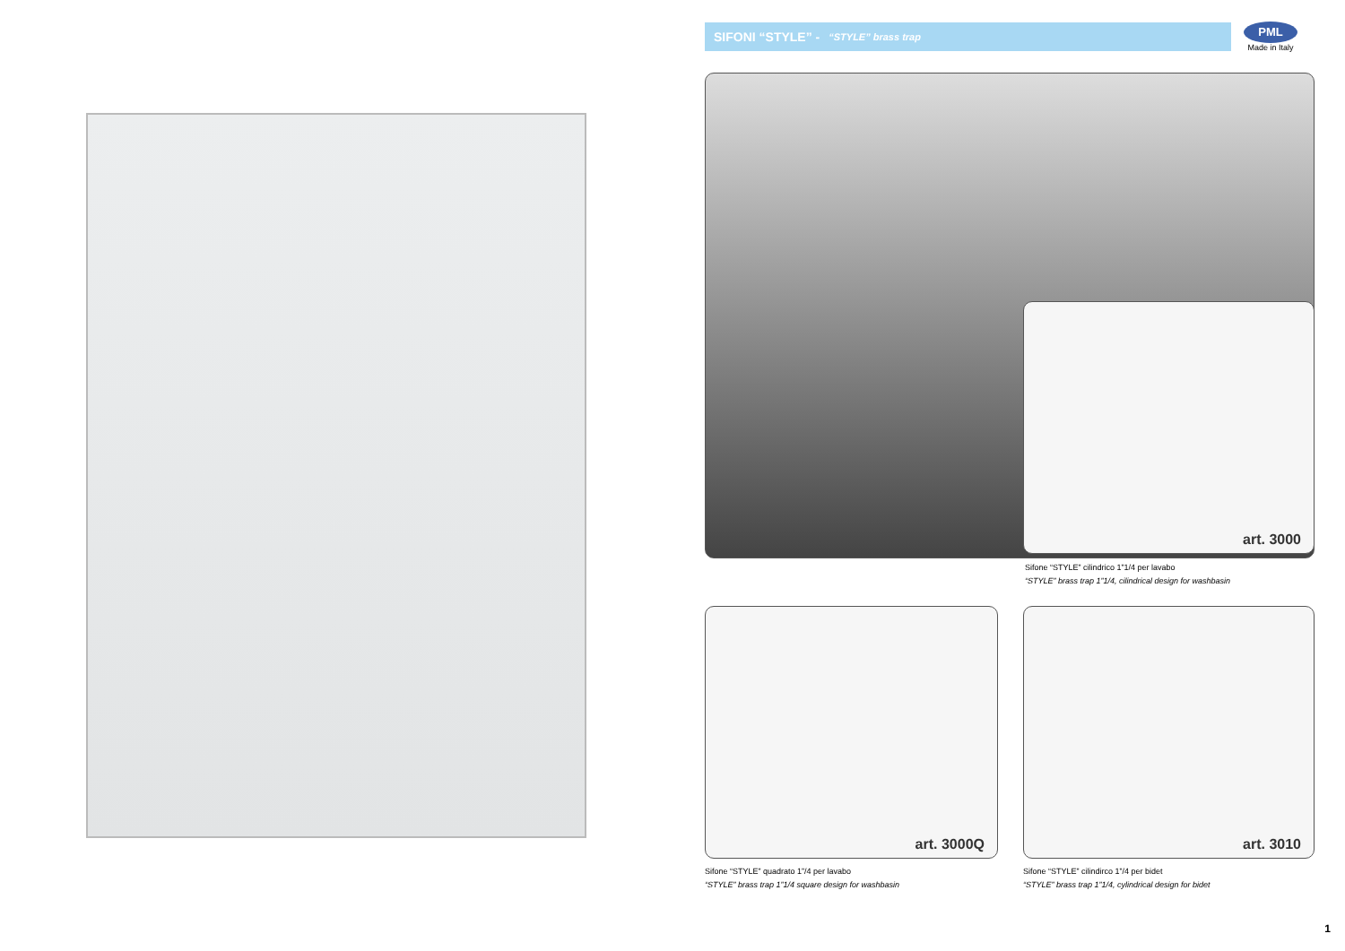SIFONI “STYLE” - “STYLE” brass trap
PML
Made in Italy
art. 3000
Sifone “STYLE” cilindrico 1”1/4 per lavabo
“STYLE” brass trap 1”1/4, cilindrical design for washbasin
art. 3000Q art. 3010
Sifone “STYLE” quadrato 1”/4 per lavabo
“STYLE” brass trap 1”1/4 square design for washbasin
Sifone “STYLE” cilindirco 1”/4 per bidet
“STYLE” brass trap 1”1/4, cylindrical design for bidet
1